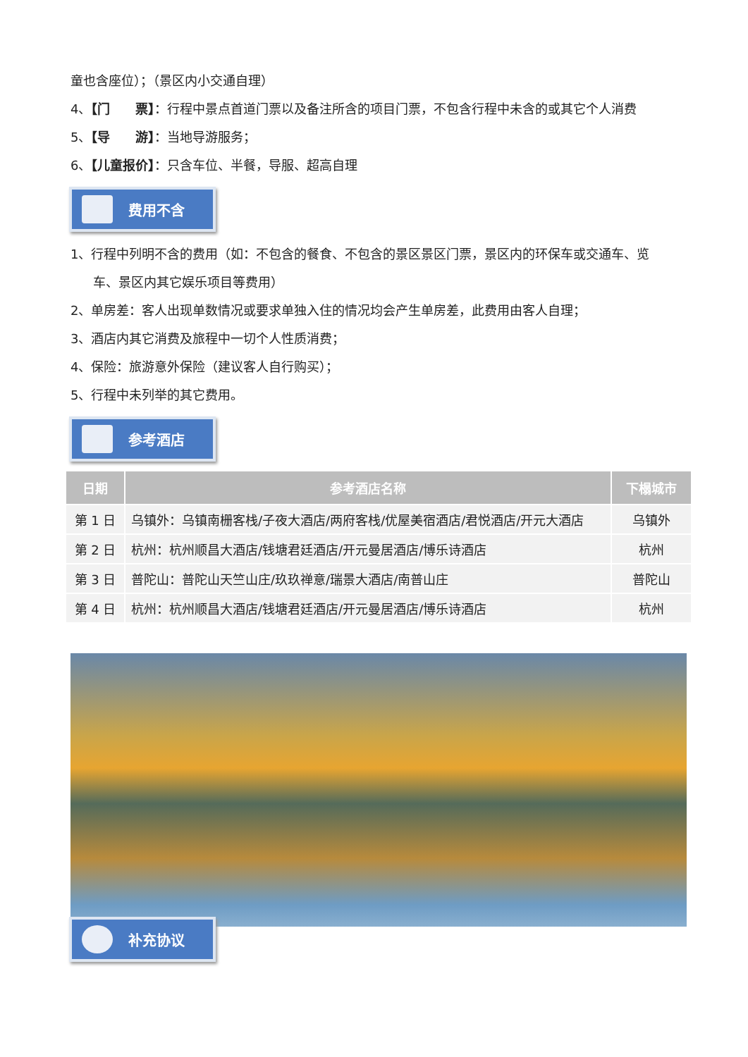童也含座位）；（景区内小交通自理）
4、【门　　票】：行程中景点首道门票以及备注所含的项目门票，不包含行程中未含的或其它个人消费
5、【导　　游】：当地导游服务；
6、【儿童报价】：只含车位、半餐，导服、超高自理
费用不含
1、行程中列明不含的费用（如：不包含的餐食、不包含的景区景区门票，景区内的环保车或交通车、览
车、景区内其它娱乐项目等费用）
2、单房差：客人出现单数情况或要求单独入住的情况均会产生单房差，此费用由客人自理；
3、酒店内其它消费及旅程中一切个人性质消费；
4、保险：旅游意外保险（建议客人自行购买）；
5、行程中未列举的其它费用。
参考酒店
| 日期 | 参考酒店名称 | 下榻城市 |
| --- | --- | --- |
| 第 1 日 | 乌镇外：乌镇南栅客栈/子夜大酒店/两府客栈/优屋美宿酒店/君悦酒店/开元大酒店 | 乌镇外 |
| 第 2 日 | 杭州：杭州顺昌大酒店/钱塘君廷酒店/开元曼居酒店/博乐诗酒店 | 杭州 |
| 第 3 日 | 普陀山：普陀山天竺山庄/玖玖禅意/瑞景大酒店/南普山庄 | 普陀山 |
| 第 4 日 | 杭州：杭州顺昌大酒店/钱塘君廷酒店/开元曼居酒店/博乐诗酒店 | 杭州 |
补充协议